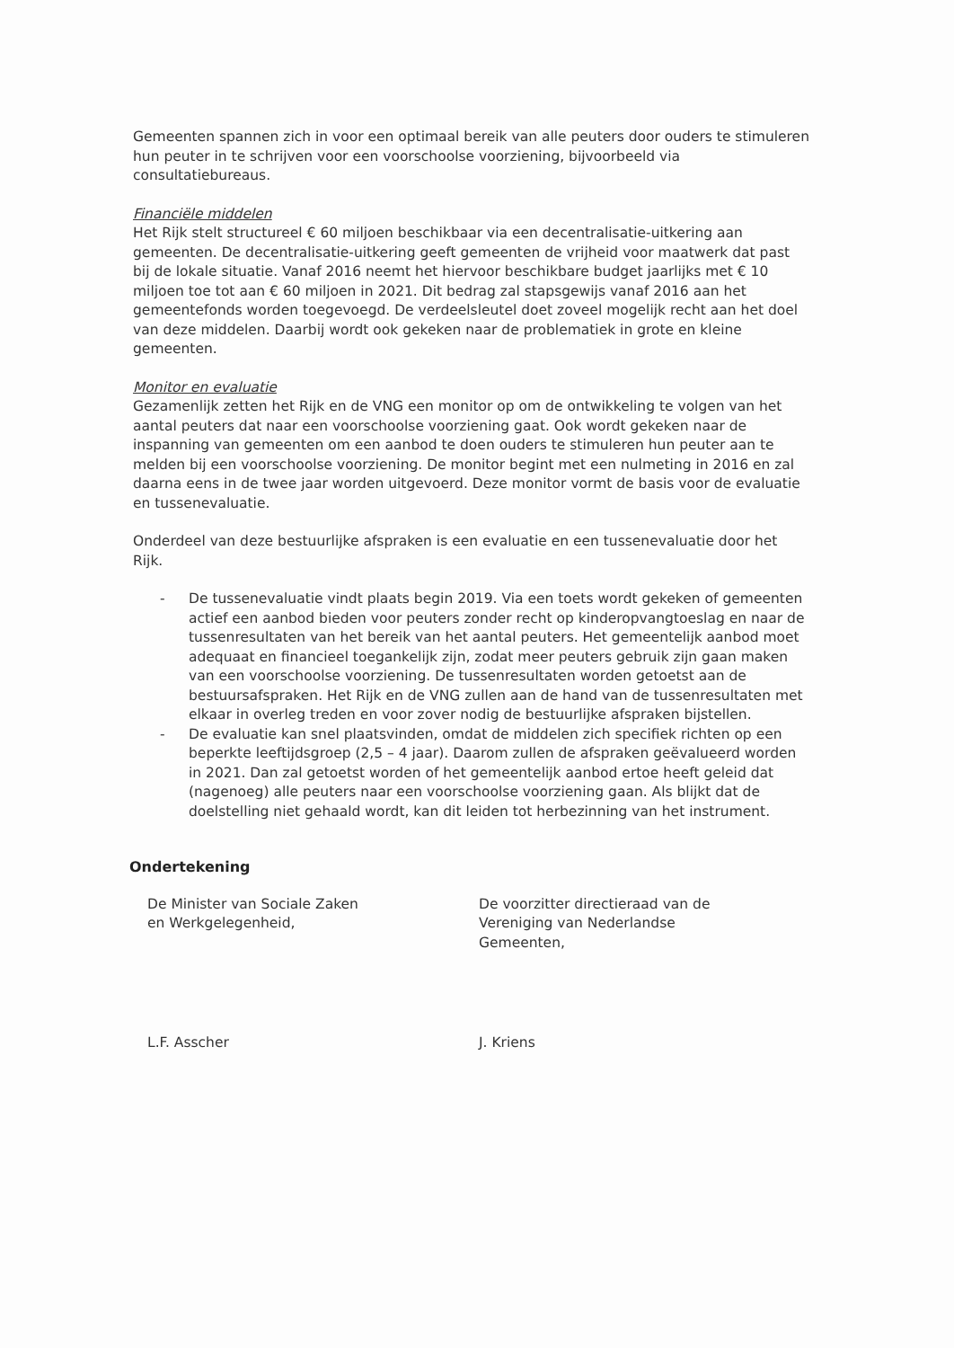Gemeenten spannen zich in voor een optimaal bereik van alle peuters door ouders te stimuleren hun peuter in te schrijven voor een voorschoolse voorziening, bijvoorbeeld via consultatiebureaus.
Financiële middelen
Het Rijk stelt structureel € 60 miljoen beschikbaar via een decentralisatie-uitkering aan gemeenten. De decentralisatie-uitkering geeft gemeenten de vrijheid voor maatwerk dat past bij de lokale situatie. Vanaf 2016 neemt het hiervoor beschikbare budget jaarlijks met € 10 miljoen toe tot aan € 60 miljoen in 2021. Dit bedrag zal stapsgewijs vanaf 2016 aan het gemeentefonds worden toegevoegd. De verdeelsleutel doet zoveel mogelijk recht aan het doel van deze middelen. Daarbij wordt ook gekeken naar de problematiek in grote en kleine gemeenten.
Monitor en evaluatie
Gezamenlijk zetten het Rijk en de VNG een monitor op om de ontwikkeling te volgen van het aantal peuters dat naar een voorschoolse voorziening gaat. Ook wordt gekeken naar de inspanning van gemeenten om een aanbod te doen ouders te stimuleren hun peuter aan te melden bij een voorschoolse voorziening. De monitor begint met een nulmeting in 2016 en zal daarna eens in de twee jaar worden uitgevoerd. Deze monitor vormt de basis voor de evaluatie en tussenevaluatie.
Onderdeel van deze bestuurlijke afspraken is een evaluatie en een tussenevaluatie door het Rijk.
- De tussenevaluatie vindt plaats begin 2019. Via een toets wordt gekeken of gemeenten actief een aanbod bieden voor peuters zonder recht op kinderopvangtoeslag en naar de tussenresultaten van het bereik van het aantal peuters. Het gemeentelijk aanbod moet adequaat en financieel toegankelijk zijn, zodat meer peuters gebruik zijn gaan maken van een voorschoolse voorziening. De tussenresultaten worden getoetst aan de bestuursafspraken. Het Rijk en de VNG zullen aan de hand van de tussenresultaten met elkaar in overleg treden en voor zover nodig de bestuurlijke afspraken bijstellen.
- De evaluatie kan snel plaatsvinden, omdat de middelen zich specifiek richten op een beperkte leeftijdsgroep (2,5 – 4 jaar). Daarom zullen de afspraken geëvalueerd worden in 2021. Dan zal getoetst worden of het gemeentelijk aanbod ertoe heeft geleid dat (nagenoeg) alle peuters naar een voorschoolse voorziening gaan. Als blijkt dat de doelstelling niet gehaald wordt, kan dit leiden tot herbezinning van het instrument.
Ondertekening
De Minister van Sociale Zaken
en Werkgelegenheid,
De voorzitter directieraad van de
Vereniging van Nederlandse
Gemeenten,
L.F. Asscher J. Kriens